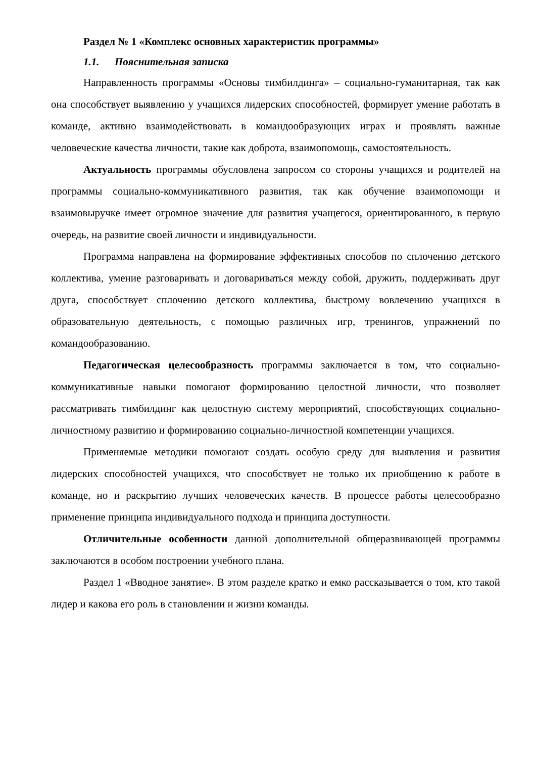Раздел № 1 «Комплекс основных характеристик программы»
1.1. Пояснительная записка
Направленность программы «Основы тимбилдинга» – социально-гуманитарная, так как она способствует выявлению у учащихся лидерских способностей, формирует умение работать в команде, активно взаимодействовать в командообразующих играх и проявлять важные человеческие качества личности, такие как доброта, взаимопомощь, самостоятельность.
Актуальность программы обусловлена запросом со стороны учащихся и родителей на программы социально-коммуникативного развития, так как обучение взаимопомощи и взаимовыручке имеет огромное значение для развития учащегося, ориентированного, в первую очередь, на развитие своей личности и индивидуальности.
Программа направлена на формирование эффективных способов по сплочению детского коллектива, умение разговаривать и договариваться между собой, дружить, поддерживать друг друга, способствует сплочению детского коллектива, быстрому вовлечению учащихся в образовательную деятельность, с помощью различных игр, тренингов, упражнений по командообразованию.
Педагогическая целесообразность программы заключается в том, что социально-коммуникативные навыки помогают формированию целостной личности, что позволяет рассматривать тимбилдинг как целостную систему мероприятий, способствующих социально-личностному развитию и формированию социально-личностной компетенции учащихся.
Применяемые методики помогают создать особую среду для выявления и развития лидерских способностей учащихся, что способствует не только их приобщению к работе в команде, но и раскрытию лучших человеческих качеств. В процессе работы целесообразно применение принципа индивидуального подхода и принципа доступности.
Отличительные особенности данной дополнительной общеразвивающей программы заключаются в особом построении учебного плана.
Раздел 1 «Вводное занятие». В этом разделе кратко и емко рассказывается о том, кто такой лидер и какова его роль в становлении и жизни команды.